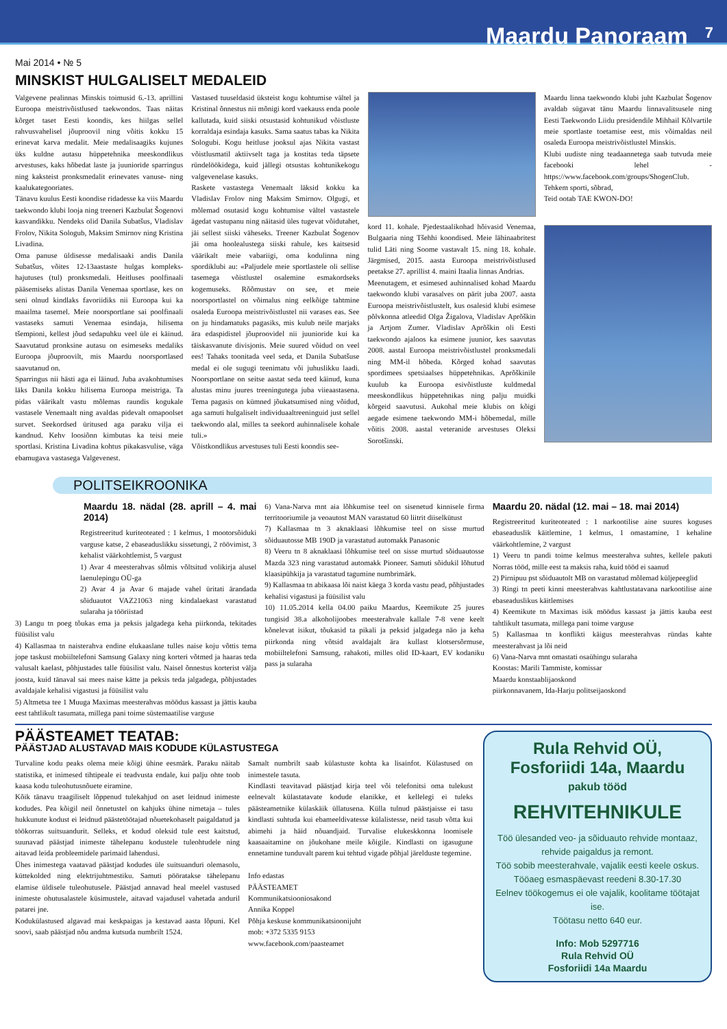Maardu Panoraam 7
Mai 2014 • № 5
MINSKIST HULGALISELT MEDALEID
Valgevene pealinnas Minskis toimusid 6.-13. aprillini Euroopa meistrivõistlused taekwondos. Taas näitas kõrget taset Eesti koondis, kes hiilgas sellel rahvusvahelisel jõuproovil ning võitis kokku 15 erinevat karva medalit. Meie medalisaagiks kujunes üks kuldne autasu hüppetehnika meeskondlikus arvestuses, kaks hõbedat laste ja juunioride sparringus ning kaksteist pronksmedalit erinevates vanuse- ning kaalukategooriates.
Tänavu kuulus Eesti koondise ridadesse ka viis Maardu taekwondo klubi looja ning treeneri Kazbulat Šogenovi kasvandikku. Nendeks olid Danila Subatšus, Vladislav Frolov, Nikita Sologub, Maksim Smirnov ning Kristina Livadina.
Oma panuse üldisesse medalisaaki andis Danila Subatšus, võites 12-13aastaste hulgas kompleks-hajutuses (tul) pronksmedali. Heitluses poolfinaali pääsemiseks alistas Danila Venemaa sportlase, kes on seni olnud kindlaks favoriidiks nii Euroopa kui ka maailma tasemel. Meie noorsportlane sai poolfinaali vastaseks samuti Venemaa esindaja, hilisema tšempioni, kellest jõud sedapuhku veel üle ei käinud. Saavutatud pronksine autasu on esimeseks medaliks Euroopa jõuproovilt, mis Maardu noorsportlased saavutanud on.
Sparringus nii hästi aga ei läinud. Juba avakohtumises läks Danila kokku hilisema Euroopa meistriga. Ta pidas väärikalt vastu mõlemas raundis kogukale vastasele Venemaalt ning avaldas pidevalt omapoolset survet. Seekordsed üritused aga paraku vilja ei kandnud. Kehv loosiõnn kimbutas ka teisi meie sportlasi. Kristina Livadina kohtus pikakasvulise, väga ebamugava vastasega Valgevenest.
Vastased tuuseldasid üksteist kogu kohtumise vältel ja Kristinal õnnestus nii mõnigi kord vaekauss enda poole kallutada, kuid siiski otsustasid kohtunikud võistluste korraldaja esindaja kasuks. Sama saatus tabas ka Nikita Sologubi. Kogu heitluse jooksul ajas Nikita vastast võistlusmatil aktiivselt taga ja kostitas teda täpsete ründelöökidega, kuid jällegi otsustas kohtunikekogu valgevenelase kasuks.
Raskete vastastega Venemaalt läksid kokku ka Vladislav Frolov ning Maksim Smirnov. Olgugi, et mõlemad osutasid kogu kohtumise vältel vastastele ägedat vastupanu ning näitasid üles tugevat võidutahet, jäi sellest siiski väheseks. Treener Kazbulat Šogenov jäi oma hoolealustega siiski rahule, kes kaitsesid väärikalt meie vabariigi, oma kodulinna ning spordiklubi au: «Paljudele meie sportlastele oli sellise tasemega võistlustel osalemine esmakordseks kogemuseks. Rõõmustav on see, et meie noorsportlastel on võimalus ning eelkõige tahtmine osaleda Euroopa meistrivõistlustel nii varases eas. See on ju hindamatuks pagasiks, mis kulub neile marjaks ära edaspidistel jõuproovidel nii juunioride kui ka täiskasvanute divisjonis. Meie suured võidud on veel ees! Tahaks toonitada veel seda, et Danila Subatšuse medal ei ole sugugi teenimatu või juhuslikku laadi. Noorsportlane on seitse aastat seda teed käinud, kuna alustas minu juures treeningutega juba viieaastasena. Tema pagasis on kümned jõukatsumised ning võidud, aga samuti hulgaliselt individuaaltreeninguid just sellel taekwondo alal, milles ta seekord auhinnalisele kohale tuli.»
Võistkondlikus arvestuses tuli Eesti koondis see-
kord 11. kohale. Pjedestaalikohad hõivasid Venemaa, Bulgaaria ning Tšehhi koondised. Meie lähinaabritest tulid Läti ning Soome vastavalt 15. ning 18. kohale. Järgmised, 2015. aasta Euroopa meistrivõistlused peetakse 27. aprillist 4. maini Itaalia linnas Andrias.
Meenutagem, et esimesed auhinnalised kohad Maardu taekwondo klubi varasalves on pärit juba 2007. aasta Euroopa meistrivõistlustelt, kus osalesid klubi esimese põlvkonna atleedid Olga Žigalova, Vladislav Aprõškin ja Artjom Zumer. Vladislav Aprõškin oli Eesti taekwondo ajaloos ka esimene juunior, kes saavutas 2008. aastal Euroopa meistrivõistlustel pronksmedali ning MM-il hõbeda. Kõrged kohad saavutas spordimees spetsiaalses hüppetehnikas. Aprõškinile kuulub ka Euroopa esivõistluste kuldmedal meeskondlikus hüppetehnikas ning palju muidki kõrgeid saavutusi. Aukohal meie klubis on kõigi aegade esimene taekwondo MM-i hõbemedal, mille võitis 2008. aastal veteranide arvestuses Oleksi Sorotšinski.
Maardu linna taekwondo klubi juht Kazbulat Šogenov avaldab sügavat tänu Maardu linnavalitsusele ning Eesti Taekwondo Liidu presidendile Mihhail Kõlvartile meie sportlaste toetamise eest, mis võimaldas neil osaleda Euroopa meistrivõistlustel Minskis.
Klubi uudiste ning teadaannetega saab tutvuda meie facebooki lehel - https://www.facebook.com/groups/ShogenClub.
Tehkem sporti, sõbrad,
Teid ootab TAE KWON-DO!
POLITSEIKROONIKA
Maardu 18. nädal (28. aprill – 4. mai 2014)
Registreeritud kuriteoteated : 1 kelmus, 1 mootorsõiduki varguse katse, 2 ebaseaduslikku sissetungi, 2 röövimist, 3 kehalist väärkohtlemist, 5 vargust
1) Avar 4 meesterahvas sõlmis võltsitud volikirja alusel laenulepingu OÜ-ga
2) Avar 4 ja Avar 6 majade vahel üritati ärandada sõiduautot VAZ21063 ning kindalaekast varastatud sularaha ja tööriistad
3) Langu tn poeg tõukas ema ja peksis jalgadega keha piirkonda, tekitades füüsilist valu
4) Kallasmaa tn naisterahva endine elukaaslane tulles naise koju võttis tema jope taskust mobiiltelefoni Samsung Galaxy ning korteri võtmed ja haaras teda valusalt kaelast, põhjustades talle füüsilist valu. Naisel õnnestus korterist välja joosta, kuid tänaval sai mees naise kätte ja peksis teda jalgadega, põhjustades avaldajale kehalisi vigastusi ja füüsilist valu
5) Altmetsa tee 1 Muuga Maximas meesterahvas möödus kassast ja jättis kauba eest tahtlikult tasumata, millega pani toime süstemaatilise varguse
6) Vana-Narva mnt aia lõhkumise teel on sisenetud kinnisele firma territooriumile ja veoautost MAN varastatud 60 liitrit diiselkütust
7) Kallasmaa tn 3 aknaklaasi lõhkumise teel on sisse murtud sõiduautosse MB 190D ja varastatud automakk Panasonic
8) Veeru tn 8 aknaklaasi lõhkumise teel on sisse murtud sõiduautosse Mazda 323 ning varastatud automakk Pioneer. Samuti sõidukil lõhutud klaasipühkija ja varastatud tagumine numbrimärk.
9) Kallasmaa tn abikaasa lõi naist käega 3 korda vastu pead, põhjustades kehalisi vigastusi ja füüsilist valu
10) 11.05.2014 kella 04.00 paiku Maardus, Keemikute 25 juures tungisid 38.a alkoholijoobes meesterahvale kallale 7-8 vene keelt kõnelevat isikut, tõukasid ta pikali ja peksid jalgadega näo ja keha piirkonda ning võtsid avaldajalt ära kullast klotsersõrmuse, mobiiltelefoni Samsung, rahakoti, milles olid ID-kaart, EV kodaniku pass ja sularaha
Maardu 20. nädal (12. mai – 18. mai 2014)
Registreeritud kuriteoteated : 1 narkootilise aine suures koguses ebaseaduslik käitlemine, 1 kelmus, 1 omastamine, 1 kehaline väärkohtlemine, 2 vargust
1) Veeru tn pandi toime kelmus meesterahva suhtes, kellele pakuti Norras tööd, mille eest ta maksis raha, kuid tööd ei saanud
2) Pirnipuu pst sõiduautolt MB on varastatud mõlemad küljepeeglid
3) Ringi tn peeti kinni meesterahvas kahtlustatavana narkootilise aine ebaseaduslikus käitlemises
4) Keemikute tn Maximas isik möödus kassast ja jättis kauba eest tahtlikult tasumata, millega pani toime varguse
5) Kallasmaa tn konflikti käigus meesterahvas ründas kahte meesterahvast ja lõi neid
6) Vana-Narva mnt omastati osaühingu sularaha
Koostas: Marili Tammiste, komissar
Maardu konstaablijaoskond
piirkonnavanem, Ida-Harju politseijaoskond
PÄÄSTEAMET TEATAB:
PÄÄSTJAD ALUSTAVAD MAIS KODUDE KÜLASTUSTEGA
Turvaline kodu peaks olema meie kõigi ühine eesmärk. Paraku näitab statistika, et inimesed tihtipeale ei teadvusta endale, kui palju ohte toob kaasa kodu tuleohutusnõuete eiramine.
Kõik tänavu traagiliselt lõppenud tulekahjud on aset leidnud inimeste kodudes. Pea kõigil neil õnnetustel on kahjuks ühine nimetaja – tules hukkunute kodust ei leidnud päästetöötajad nõuetekohaselt paigaldatud ja töökorras suitsuandurit. Selleks, et kodud oleksid tule eest kaitstud, suunavad päästjad inimeste tähelepanu kodustele tuleohtudele ning aitavad leida probleemidele parimaid lahendusi.
Ühes inimestega vaatavad päästjad kodudes üle suitsuanduri olemasolu, küttekolded ning elektrijuhtmestiku. Samuti pööratakse tähelepanu elamise üldisele tuleohutusele. Päästjad annavad heal meelel vastused inimeste ohutusalastele küsimustele, aitavad vajadusel vahetada anduril patarei jne.
Kodukülastused algavad mai keskpaigas ja kestavad aasta lõpuni. Kel soovi, saab päästjad nõu andma kutsuda numbrilt 1524.
Samalt numbrilt saab külastuste kohta ka lisainfot. Külastused on inimestele tasuta.
Kindlasti teavitavad päästjad kirja teel või telefonitsi oma tulekust eelnevalt külastatavate kodude elanikke, et kellelegi ei tuleks päästeametnike külaskäik üllatusena. Külla tulnud päästjaisse ei tasu kindlasti suhtuda kui ebameeldivatesse külalistesse, neid tasub võtta kui abimehi ja häid nõuandjaid. Turvalise elukeskkonna loomisele kaasaaitamine on jõukohane meile kõigile. Kindlasti on igasugune ennetamine tunduvalt parem kui tehtud vigade põhjal järelduste tegemine.
Info edastas
PÄÄSTEAMET
Kommunikatsiooniosakond
Annika Koppel
Põhja keskuse kommunikatsioonijuht
mob: +372 5335 9153
www.facebook.com/paasteamet
Rula Rehvid OÜ,
Fosforiidi 14a, Maardu
pakub tööd
REHVITEHNIKULE
Töö ülesanded veo- ja sõiduauto rehvide montaaz, rehvide paigaldus ja remont.
Töö sobib meesterahvale, vajalik eesti keele oskus.
Tööaeg esmaspäevast reedeni 8.30-17.30
Eelnev töökogemus ei ole vajalik, koolitame töötajat ise.
Töötasu netto 640 eur.
Info: Mob 5297716
Rula Rehvid OÜ
Fosforiidi 14a Maardu